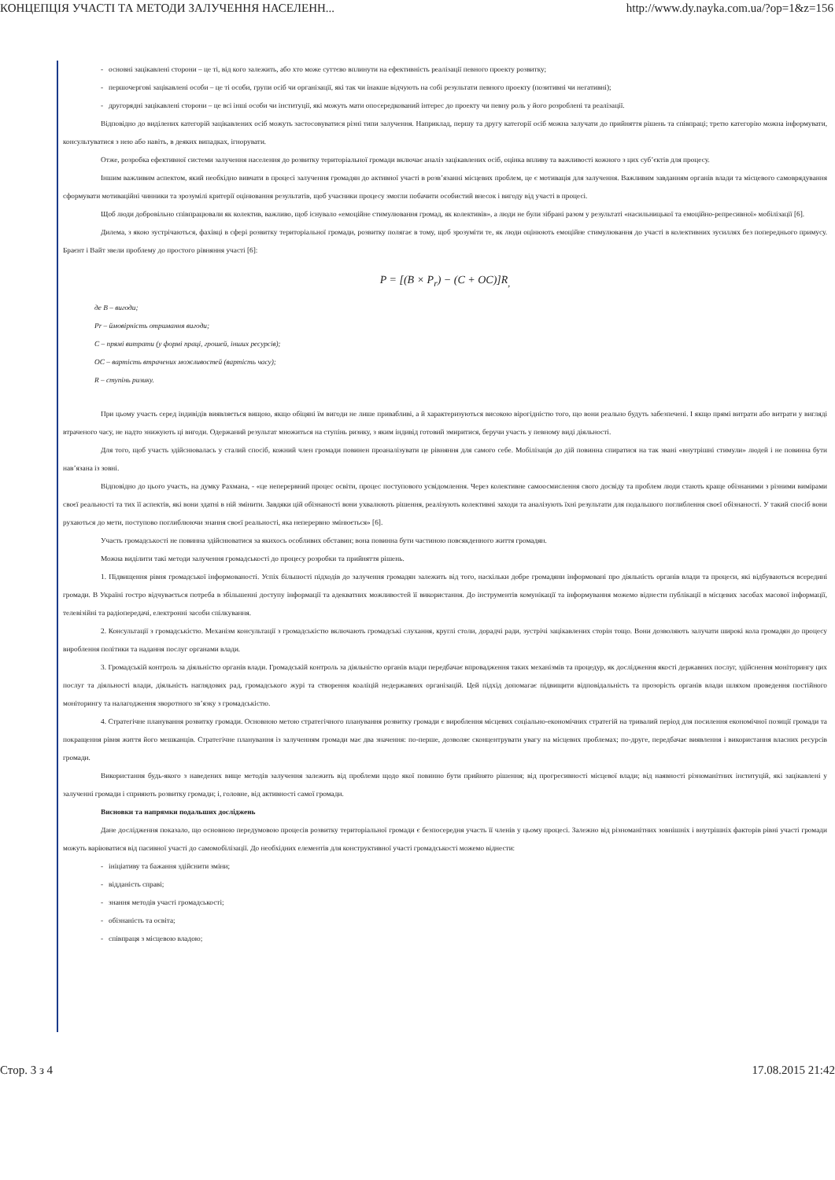КОНЦЕПЦІЯ УЧАСТІ ТА МЕТОДИ ЗАЛУЧЕННЯ НАСЕЛЕНН... http://www.dy.nayka.com.ua/?op=1&z=156
- основні зацікавлені сторони – це ті, від кого залежить, або хто може суттєво вплинути на ефективність реалізації певного проекту розвитку;
- першочергові зацікавлені особи – це ті особи, групи осіб чи організації, які так чи інакше відчують на собі результати певного проекту (позитивні чи негативні);
- другорядні зацікавлені сторони – це всі інші особи чи інституції, які можуть мати опосередкований інтерес до проекту чи певну роль у його розроблені та реалізації.
Відповідно до виділених категорій зацікавлених осіб можуть застосовуватися різні типи залучення. Наприклад, першу та другу категорії осіб можна залучати до прийняття рішень та співпраці; третю категорію можна інформувати, консультуватися з нею або навіть, в деяких випадках, ігнорувати.
Отже, розробка ефективної системи залучення населення до розвитку територіальної громади включає аналіз зацікавлених осіб, оцінка впливу та важливості кожного з цих суб’єктів для процесу.
Іншим важливим аспектом, який необхідно вивчати в процесі залучення громадян до активної участі в розв’язанні місцевих проблем, це є мотивація для залучення. Важливим завданням органів влади та місцевого самоврядування сформувати мотиваційні чинники та зрозумілі критерії оцінювання результатів, щоб учасники процесу змогли побачити особистий внесок і вигоду від участі в процесі.
Щоб люди добровільно співпрацювали як колектив, важливо, щоб існувало «емоційне стимулювання громад, як колективів», а люди не були зібрані разом у результаті «насильницької та емоційно-репресивної» мобілізації [6].
Дилема, з якою зустрічаються, фахівці в сфері розвитку територіальної громади, розвитку полягає в тому, щоб зрозуміти те, як люди оцінюють емоційне стимулювання до участі в колективних зусиллях без попереднього примусу. Браєнт і Вайт звели проблему до простого рівняння участі [6]:
P = [(B × P<sub>r</sub>) − (C + OC)]R<sub>,</sub>
де B – вигоди;
Pr – ймовірність отримання вигоди;
C – прямі витрати (у формі праці, грошей, інших ресурсів);
OC – вартість втрачених можливостей (вартість часу);
R – ступінь ризику.
При цьому участь серед індивідів виявляється вищою, якщо обіцяні їм вигоди не лише привабливі, а й характеризуються високою вірогідністю того, що вони реально будуть забезпечені. І якщо прямі витрати або витрати у вигляді втраченого часу, не надто знижують ці вигоди. Одержаний результат множиться на ступінь ризику, з яким індивід готовий змиритися, беручи участь у певному виді діяльності.
Для того, щоб участь здійснювалась у сталий спосіб, кожний член громади повинен проаналізувати це рівняння для самого себе. Мобілізація до дій повинна спиратися на так звані «внутрішні стимули» людей і не повинна бути нав’язана із зовні.
Відповідно до цього участь, на думку Рахмана, - «це неперервний процес освіти, процес поступового усвідомлення. Через колективне самоосмислення свого досвіду та проблем люди стають краще обізнаними з різними вимірами своєї реальності та тих її аспектів, які вони здатні в ній змінити. Завдяки цій обізнаності вони ухвалюють рішення, реалізують колективні заходи та аналізують їхні результати для подальшого поглиблення своєї обізнаності. У такий спосіб вони рухаються до мети, поступово поглиблюючи знання своєї реальності, яка неперервно змінюється» [6].
Участь громадськості не повинна здійснюватися за якихось особливих обставин; вона повинна бути частиною повсякденного життя громадян.
Можна виділити такі методи залучення громадськості до процесу розробки та прийняття рішень.
1. Підвищення рівня громадської інформованості. Успіх більшості підходів до залучення громадян залежить від того, наскільки добре громадяни інформовані про діяльність органів влади та процеси, які відбуваються всередині громади. В Україні гостро відчувається потреба в збільшенні доступу інформації та адекватних можливостей її використання. До інструментів комунікації та інформування можемо віднести публікації в місцевих засобах масової інформації, телевізійні та радіопередачі, електронні засоби спілкування.
2. Консультації з громадськістю. Механізм консультації з громадськістю включають громадські слухання, круглі столи, дорадчі ради, зустрічі зацікавлених сторін тощо. Вони дозволяють залучати широкі кола громадян до процесу вироблення політики та надання послуг органами влади.
3. Громадській контроль за діяльністю органів влади. Громадській контроль за діяльністю органів влади передбачає впровадження таких механізмів та процедур, як дослідження якості державних послуг, здійснення моніторингу цих послуг та діяльності влади, діяльність наглядових рад, громадського журі та створення коаліцій недержавних організацій. Цей підхід допомагає підвищити відповідальність та прозорість органів влади шляхом проведення постійного моніторингу та налагодження зворотного зв’язку з громадськістю.
4. Стратегічне планування розвитку громади. Основною метою стратегічного планування розвитку громади є вироблення місцевих соціально-економічних стратегій на тривалий період для посилення економічної позиції громади та покращення рівня життя його мешканців. Стратегічне планування із залученням громади має два значення: по-перше, дозволяє сконцентрувати увагу на місцевих проблемах; по-друге, передбачає виявлення і використання власних ресурсів громади.
Використання будь-якого з наведених вище методів залучення залежить від проблеми щодо якої повинно бути прийнято рішення; від прогресивності місцевої влади; від наявності різноманітних інституцій, які зацікавлені у залученні громади і сприяють розвитку громади; і, головне, від активності самої громади.
Висновки та напрямки подальших досліджень
Дане дослідження показало, що основною передумовою процесів розвитку територіальної громади є безпосередня участь її членів у цьому процесі. Залежно від різноманітних зовнішніх і внутрішніх факторів рівні участі громади можуть варіюватися від пасивної участі до самомобілізації. До необхідних елементів для конструктивної участі громадськості можемо віднести:
- ініціативу та бажання здійснити зміни;
- відданість справі;
- знання методів участі громадськості;
- обізнаність та освіта;
- співпраця з місцевою владою;
Стор. 3 з 4 17.08.2015 21:42